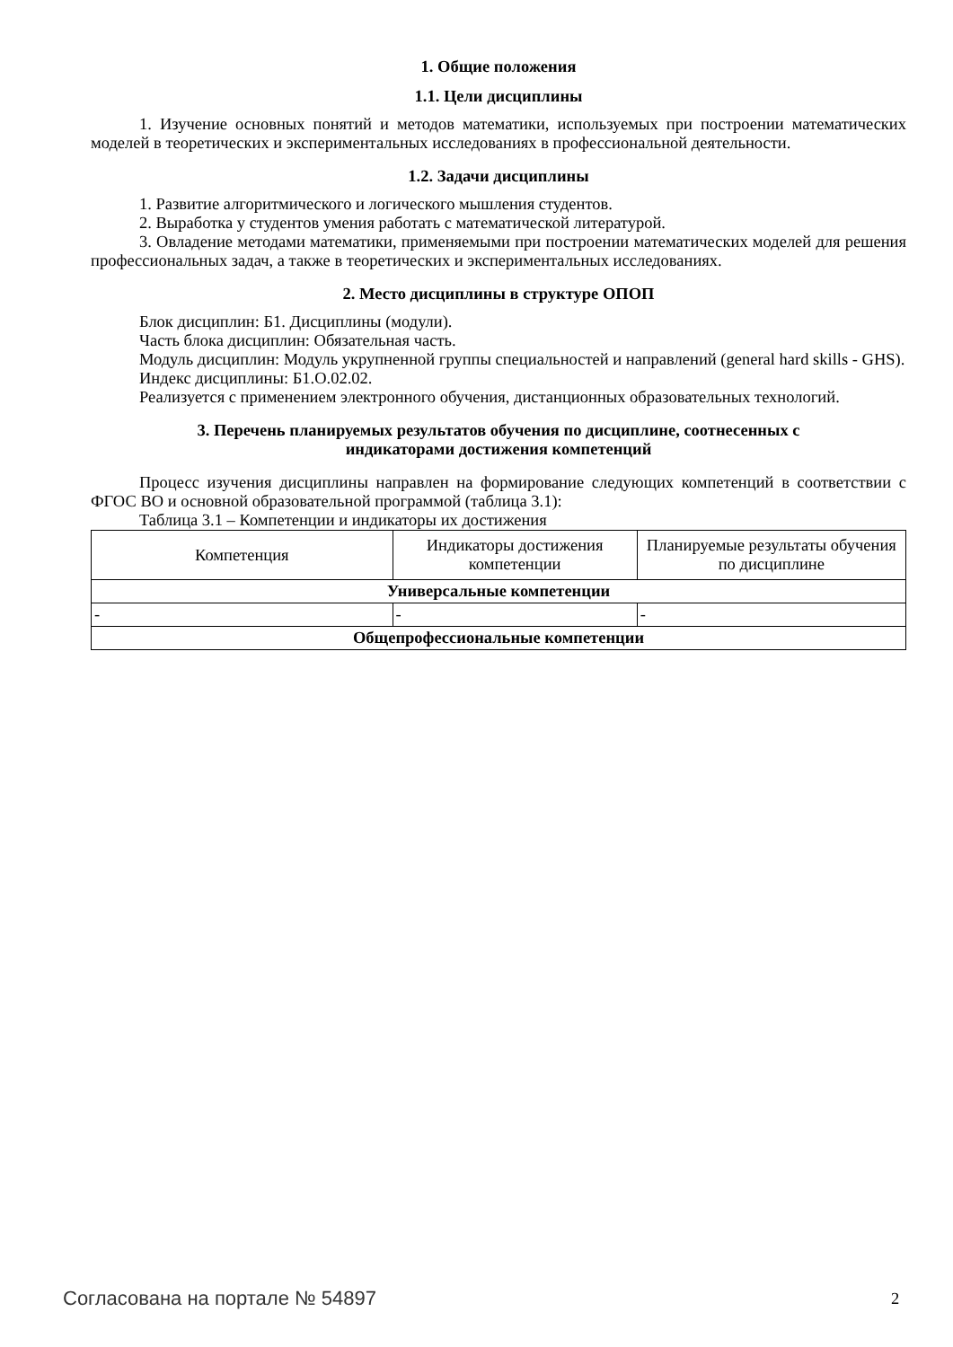1. Общие положения
1.1. Цели дисциплины
1. Изучение основных понятий и методов математики, используемых при построении математических моделей в теоретических и экспериментальных исследованиях в профессиональной деятельности.
1.2. Задачи дисциплины
1. Развитие алгоритмического и логического мышления студентов.
2. Выработка у студентов умения работать с математической литературой.
3. Овладение методами математики, применяемыми при построении математических моделей для решения профессиональных задач, а также в теоретических и экспериментальных исследованиях.
2. Место дисциплины в структуре ОПОП
Блок дисциплин: Б1. Дисциплины (модули).
Часть блока дисциплин: Обязательная часть.
Модуль дисциплин: Модуль укрупненной группы специальностей и направлений (general hard skills - GHS).
Индекс дисциплины: Б1.О.02.02.
Реализуется с применением электронного обучения, дистанционных образовательных технологий.
3. Перечень планируемых результатов обучения по дисциплине, соотнесенных с
индикаторами достижения компетенций
Процесс изучения дисциплины направлен на формирование следующих компетенций в соответствии с ФГОС ВО и основной образовательной программой (таблица 3.1):
Таблица 3.1 – Компетенции и индикаторы их достижения
| Компетенция | Индикаторы достижения компетенции | Планируемые результаты обучения по дисциплине |
| --- | --- | --- |
| Универсальные компетенции | | |
| - | - | - |
| Общепрофессиональные компетенции | | |
Согласована на портале № 54897 2